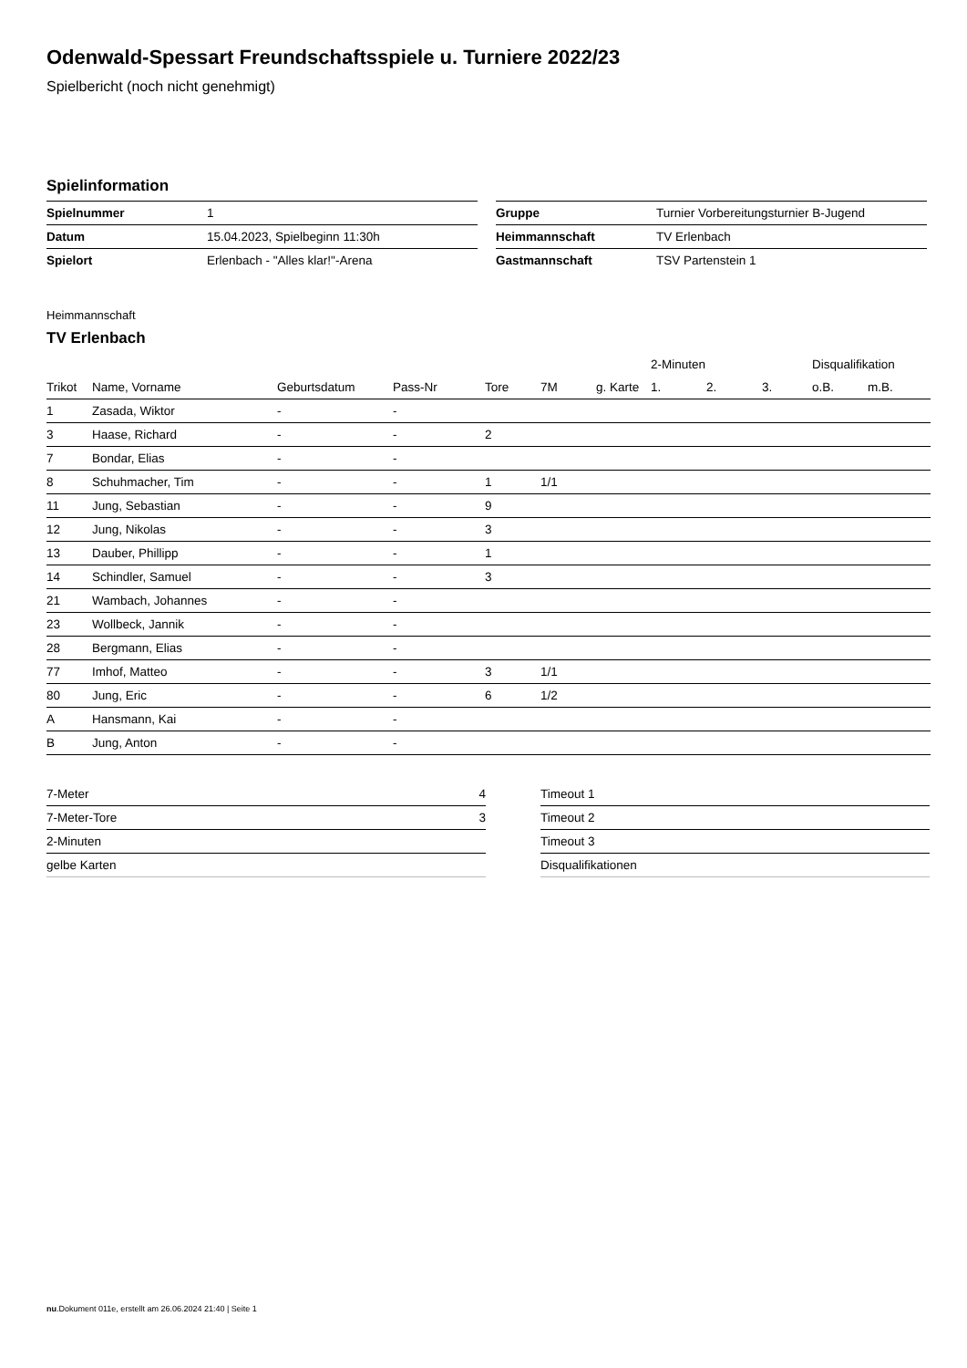Odenwald-Spessart Freundschaftsspiele u. Turniere 2022/23
Spielbericht (noch nicht genehmigt)
Spielinformation
| Spielnummer | 1 |
| Datum | 15.04.2023, Spielbeginn 11:30h |
| Spielort | Erlenbach - "Alles klar!"-Arena |
| Gruppe | Turnier Vorbereitungsturnier B-Jugend |
| Heimmannschaft | TV Erlenbach |
| Gastmannschaft | TSV Partenstein 1 |
Heimmannschaft
TV Erlenbach
| | | | | | | | 2-Minuten | | | Disqualifikation | |
| --- | --- | --- | --- | --- | --- | --- | --- | --- | --- | --- | --- |
| Trikot | Name, Vorname | Geburtsdatum | Pass-Nr | Tore | 7M | g. Karte | 1. | 2. | 3. | o.B. | m.B. |
| 1 | Zasada, Wiktor | - | - | | | | | | | | |
| 3 | Haase, Richard | - | - | 2 | | | | | | | |
| 7 | Bondar, Elias | - | - | | | | | | | | |
| 8 | Schuhmacher, Tim | - | - | 1 | 1/1 | | | | | | |
| 11 | Jung, Sebastian | - | - | 9 | | | | | | | |
| 12 | Jung, Nikolas | - | - | 3 | | | | | | | |
| 13 | Dauber, Phillipp | - | - | 1 | | | | | | | |
| 14 | Schindler, Samuel | - | - | 3 | | | | | | | |
| 21 | Wambach, Johannes | - | - | | | | | | | | |
| 23 | Wollbeck, Jannik | - | - | | | | | | | | |
| 28 | Bergmann, Elias | - | - | | | | | | | | |
| 77 | Imhof, Matteo | - | - | 3 | 1/1 | | | | | | |
| 80 | Jung, Eric | - | - | 6 | 1/2 | | | | | | |
| A | Hansmann, Kai | - | - | | | | | | | | |
| B | Jung, Anton | - | - | | | | | | | | |
| 7-Meter | 4 |
| 7-Meter-Tore | 3 |
| 2-Minuten | |
| gelbe Karten | |
| Timeout 1 |
| Timeout 2 |
| Timeout 3 |
| Disqualifikationen |
nu.Dokument 011e, erstellt am 26.06.2024 21:40 | Seite 1